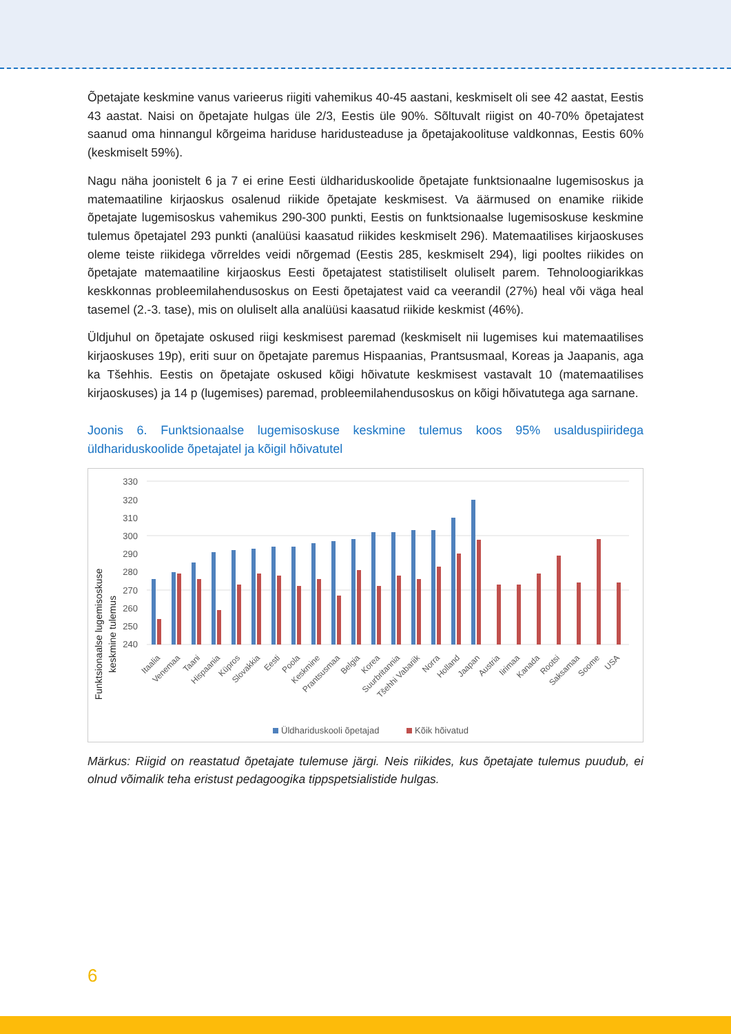Õpetajate keskmine vanus varieerus riigiti vahemikus 40-45 aastani, keskmiselt oli see 42 aastat, Eestis 43 aastat. Naisi on õpetajate hulgas üle 2/3, Eestis üle 90%. Sõltuvalt riigist on 40-70% õpetajatest saanud oma hinnangul kõrgeima hariduse haridusteaduse ja õpetajakoolituse valdkonnas, Eestis 60% (keskmiselt 59%).
Nagu näha joonistelt 6 ja 7 ei erine Eesti üldhariduskoolide õpetajate funktsionaalne lugemisoskus ja matemaatiline kirjaoskus osalenud riikide õpetajate keskmisest. Va äärmused on enamike riikide õpetajate lugemisoskus vahemikus 290-300 punkti, Eestis on funktsionaalse lugemisoskuse keskmine tulemus õpetajatel 293 punkti (analüüsi kaasatud riikides keskmiselt 296). Matemaatilises kirjaoskuses oleme teiste riikidega võrreldes veidi nõrgemad (Eestis 285, keskmiselt 294), ligi pooltes riikides on õpetajate matemaatiline kirjaoskus Eesti õpetajatest statistiliselt oluliselt parem. Tehnoloogiarikkas keskkonnas probleemilahendusoskus on Eesti õpetajatest vaid ca veerandil (27%) heal või väga heal tasemel (2.-3. tase), mis on oluliselt alla analüüsi kaasatud riikide keskmist (46%).
Üldjuhul on õpetajate oskused riigi keskmisest paremad (keskmiselt nii lugemises kui matemaatilises kirjaoskuses 19p), eriti suur on õpetajate paremus Hispaanias, Prantsusmaal, Koreas ja Jaapanis, aga ka Tšehhis. Eestis on õpetajate oskused kõigi hõivatute keskmisest vastavalt 10 (matemaatilises kirjaoskuses) ja 14 p (lugemises) paremad, probleemilahendusoskus on kõigi hõivatutega aga sarnane.
Joonis 6. Funktsionaalse lugemisoskuse keskmine tulemus koos 95% usalduspiiridega üldhariduskoolide õpetajatel ja kõigil hõivatutel
Funktsionaalse lugemisoskuse
keskmine tulemus
330
320
310
300
290
280
270
260
250
240
Itaalia
Venemaa
Taani
Hispaania
Küpros
Slovakkia
Eesti
Poola
Keskmine
Prantsusmaa
Belgia
Korea
Suurbritannia
Tšehhi Vabariik
Norra
Holland
Jaapan
Austria
Iirimaa
Kanada
Rootsi
Saksamaa
Soome
USA
Üldhariduskooli õpetajad
Kõik hõivatud
Märkus: Riigid on reastatud õpetajate tulemuse järgi. Neis riikides, kus õpetajate tulemus puudub, ei olnud võimalik teha eristust pedagoogika tippspetsialistide hulgas.
6